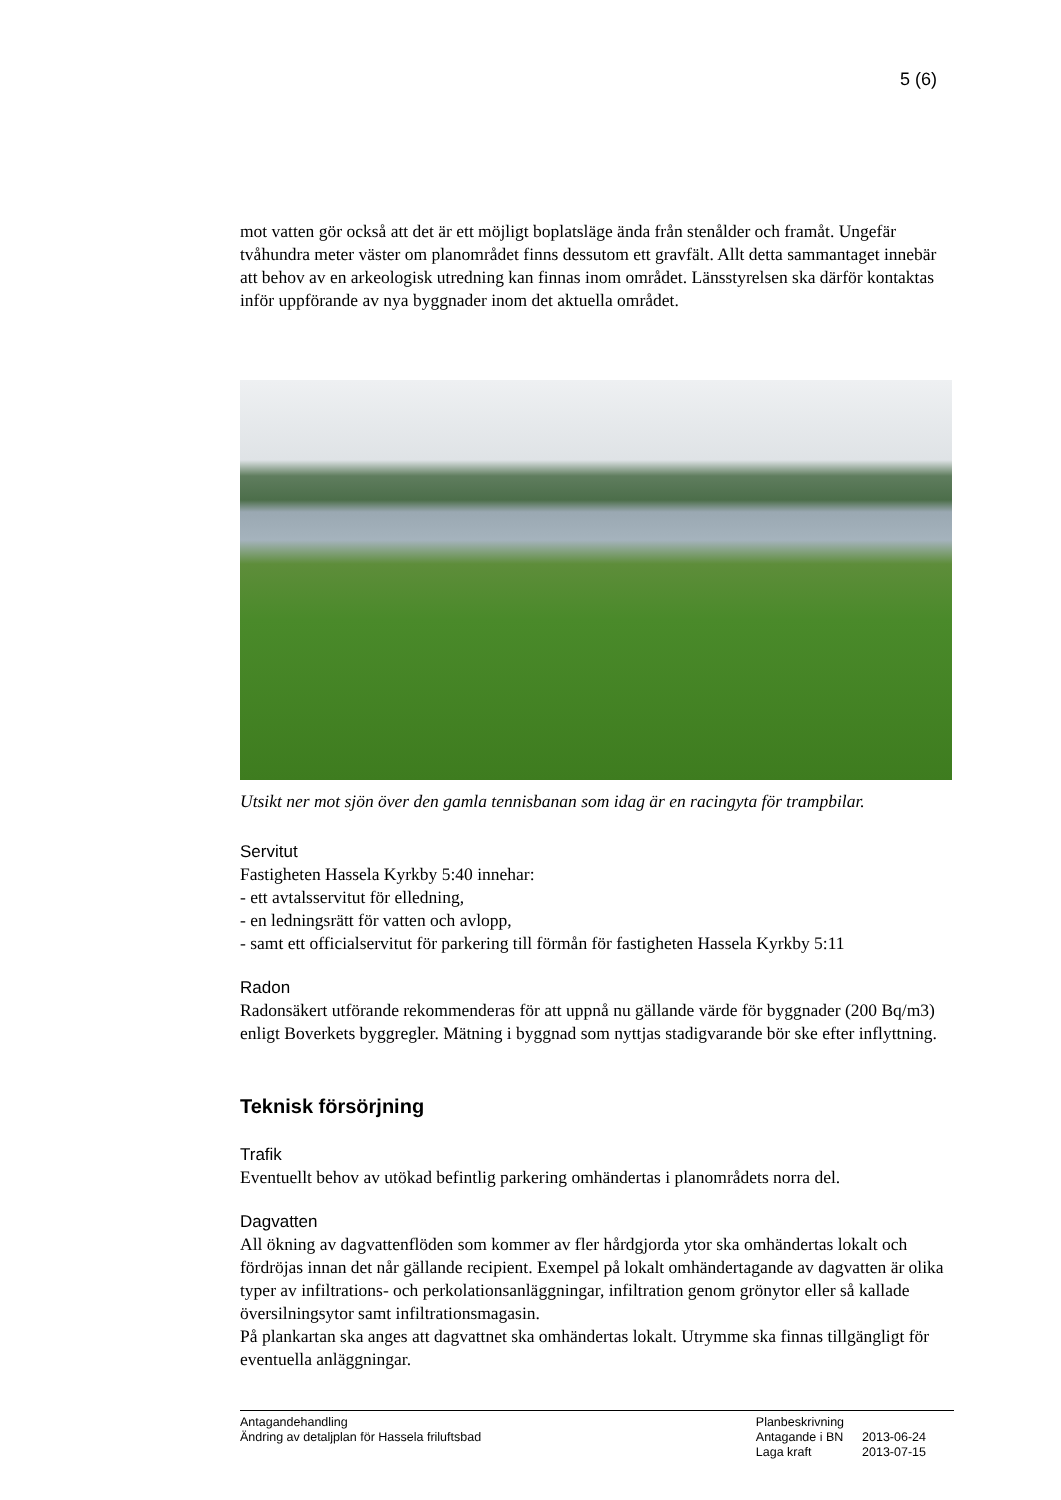5 (6)
mot vatten gör också att det är ett möjligt boplatsläge ända från stenålder och framåt. Ungefär tvåhundra meter väster om planområdet finns dessutom ett gravfält. Allt detta sammantaget innebär att behov av en arkeologisk utredning kan finnas inom området. Länsstyrelsen ska därför kontaktas inför uppförande av nya byggnader inom det aktuella området.
Utsikt ner mot sjön över den gamla tennisbanan som idag är en racingyta för trampbilar.
Servitut
Fastigheten Hassela Kyrkby 5:40 innehar:
- ett avtalsservitut för elledning,
- en ledningsrätt för vatten och avlopp,
- samt ett officialservitut för parkering till förmån för fastigheten Hassela Kyrkby 5:11
Radon
Radonsäkert utförande rekommenderas för att uppnå nu gällande värde för byggnader (200 Bq/m3) enligt Boverkets byggregler. Mätning i byggnad som nyttjas stadigvarande bör ske efter inflyttning.
Teknisk försörjning
Trafik
Eventuellt behov av utökad befintlig parkering omhändertas i planområdets norra del.
Dagvatten
All ökning av dagvattenflöden som kommer av fler hårdgjorda ytor ska omhändertas lokalt och fördröjas innan det når gällande recipient. Exempel på lokalt omhändertagande av dagvatten är olika typer av infiltrations- och perkolationsanläggningar, infiltration genom grönytor eller så kallade översilningsytor samt infiltrationsmagasin.
På plankartan ska anges att dagvattnet ska omhändertas lokalt. Utrymme ska finnas tillgängligt för eventuella anläggningar.
Antagandehandling
Ändring av detaljplan för Hassela friluftsbad
| Planbeskrivning | |
| Antagande i BN | 2013-06-24 |
| Laga kraft | 2013-07-15 |